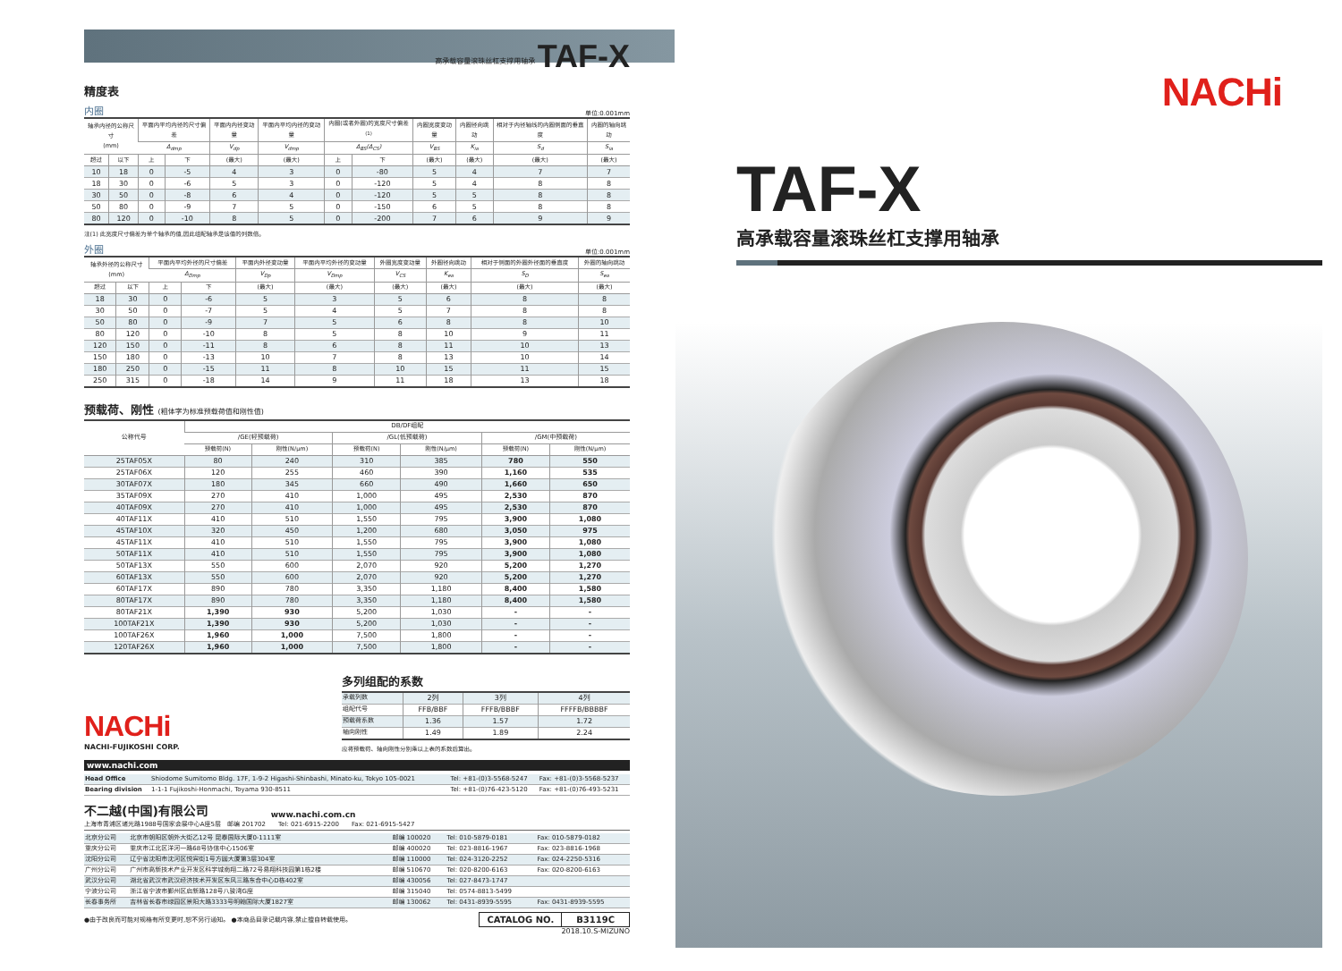高承载容量滚珠丝杠支撑用轴承 TAF-X
精度表
内圈 单位:0.001mm
| 轴承内径的公称尺寸 (mm) | | 平面内平均内径的尺寸偏差 | | 平面内内径变动量 | 平面内平均内径的变动量 | 内圈(或者外圈)的宽度尺寸偏差<sup>(1)</sup> | | 内圈宽度变动量 | 内圈径向跳动 | 相对于内径轴线的内圈侧面的垂直度 | 内圈的轴向跳动 |
| --- | --- | --- | --- | --- | --- | --- | --- | --- | --- | --- | --- |
| | | Δ<sub>dmp</sub> | | V<sub>dp</sub> | V<sub>dmp</sub> | Δ<sub>BS</sub>(Δ<sub>CS</sub>) | | V<sub>BS</sub> | K<sub>ia</sub> | S<sub>d</sub> | S<sub>ia</sub> |
| 超过 | 以下 | 上 | 下 | (最大) | (最大) | 上 | 下 | (最大) | (最大) | (最大) | (最大) |
| 10 | 18 | 0 | -5 | 4 | 3 | 0 | -80 | 5 | 4 | 7 | 7 |
| 18 | 30 | 0 | -6 | 5 | 3 | 0 | -120 | 5 | 4 | 8 | 8 |
| 30 | 50 | 0 | -8 | 6 | 4 | 0 | -120 | 5 | 5 | 8 | 8 |
| 50 | 80 | 0 | -9 | 7 | 5 | 0 | -150 | 6 | 5 | 8 | 8 |
| 80 | 120 | 0 | -10 | 8 | 5 | 0 | -200 | 7 | 6 | 9 | 9 |
注(1) 此宽度尺寸偏差为单个轴承的值,因此组配轴承是该值的列数倍。
外圈 单位:0.001mm
| 轴承外径的公称尺寸 (mm) | | 平面内平均外径的尺寸偏差 | | 平面内外径变动量 | 平面内平均外径的变动量 | 外圈宽度变动量 | 外圈径向跳动 | 相对于侧面的外圈外径面的垂直度 | 外圈的轴向跳动 |
| --- | --- | --- | --- | --- | --- | --- | --- | --- | --- |
| | | Δ<sub>Dmp</sub> | | V<sub>Dp</sub> | V<sub>Dmp</sub> | V<sub>CS</sub> | K<sub>ea</sub> | S<sub>D</sub> | S<sub>ea</sub> |
| 超过 | 以下 | 上 | 下 | (最大) | (最大) | (最大) | (最大) | (最大) | (最大) |
| 18 | 30 | 0 | -6 | 5 | 3 | 5 | 6 | 8 | 8 |
| 30 | 50 | 0 | -7 | 5 | 4 | 5 | 7 | 8 | 8 |
| 50 | 80 | 0 | -9 | 7 | 5 | 6 | 8 | 8 | 10 |
| 80 | 120 | 0 | -10 | 8 | 5 | 8 | 10 | 9 | 11 |
| 120 | 150 | 0 | -11 | 8 | 6 | 8 | 11 | 10 | 13 |
| 150 | 180 | 0 | -13 | 10 | 7 | 8 | 13 | 10 | 14 |
| 180 | 250 | 0 | -15 | 11 | 8 | 10 | 15 | 11 | 15 |
| 250 | 315 | 0 | -18 | 14 | 9 | 11 | 18 | 13 | 18 |
预载荷、刚性 (粗体字为标准预载荷值和刚性值)
| 公称代号 | DB/DF组配 | | | | | |
| --- | --- | --- | --- | --- | --- | --- |
| | /GE(轻预载荷) | | /GL(低预载荷) | | /GM(中预载荷) | |
| | 预载荷(N) | 刚性(N/μm) | 预载荷(N) | 刚性(N/μm) | 预载荷(N) | 刚性(N/μm) |
| 25TAF05X | 80 | 240 | 310 | 385 | 780 | 550 |
| 25TAF06X | 120 | 255 | 460 | 390 | 1,160 | 535 |
| 30TAF07X | 180 | 345 | 660 | 490 | 1,660 | 650 |
| 35TAF09X | 270 | 410 | 1,000 | 495 | 2,530 | 870 |
| 40TAF09X | 270 | 410 | 1,000 | 495 | 2,530 | 870 |
| 40TAF11X | 410 | 510 | 1,550 | 795 | 3,900 | 1,080 |
| 45TAF10X | 320 | 450 | 1,200 | 680 | 3,050 | 975 |
| 45TAF11X | 410 | 510 | 1,550 | 795 | 3,900 | 1,080 |
| 50TAF11X | 410 | 510 | 1,550 | 795 | 3,900 | 1,080 |
| 50TAF13X | 550 | 600 | 2,070 | 920 | 5,200 | 1,270 |
| 60TAF13X | 550 | 600 | 2,070 | 920 | 5,200 | 1,270 |
| 60TAF17X | 890 | 780 | 3,350 | 1,180 | 8,400 | 1,580 |
| 80TAF17X | 890 | 780 | 3,350 | 1,180 | 8,400 | 1,580 |
| 80TAF21X | 1,390 | 930 | 5,200 | 1,030 | - | - |
| 100TAF21X | 1,390 | 930 | 5,200 | 1,030 | - | - |
| 100TAF26X | 1,960 | 1,000 | 7,500 | 1,800 | - | - |
| 120TAF26X | 1,960 | 1,000 | 7,500 | 1,800 | - | - |
NACHi
NACHI-FUJIKOSHI CORP.
多列组配的系数
| 承载列数 | 2列 | 3列 | 4列 |
| 组配代号 | FFB/BBF | FFFB/BBBF | FFFFB/BBBBF |
| 预载荷系数 | 1.36 | 1.57 | 1.72 |
| 轴向刚性 | 1.49 | 1.89 | 2.24 |
应将预载荷、轴向刚性分别乘以上表的系数后算出。
www.nachi.com
| Head Office | Shiodome Sumitomo Bldg. 17F, 1-9-2 Higashi-Shinbashi, Minato-ku, Tokyo 105-0021 | Tel: +81-(0)3-5568-5247 | Fax: +81-(0)3-5568-5237 |
| Bearing division | 1-1-1 Fujikoshi-Honmachi, Toyama 930-8511 | Tel: +81-(0)76-423-5120 | Fax: +81-(0)76-493-5231 |
不二越(中国)有限公司 www.nachi.com.cn
上海市青浦区诸光路1988号国家会展中心A座5层　邮编 201702　　Tel: 021-6915-2200　　Fax: 021-6915-5427
| 北京分公司 | 北京市朝阳区朝外大街乙12号 昆泰国际大厦0-1111室 | 邮编 100020 | Tel: 010-5879-0181 | Fax: 010-5879-0182 |
| 重庆分公司 | 重庆市江北区洋河一路68号协信中心1506室 | 邮编 400020 | Tel: 023-8816-1967 | Fax: 023-8816-1968 |
| 沈阳分公司 | 辽宁省沈阳市沈河区悦宾街1号方圆大厦第3层304室 | 邮编 110000 | Tel: 024-3120-2252 | Fax: 024-2250-5316 |
| 广州分公司 | 广州市高新技术产业开发区科学城南翔二路72号易翔科技园第1栋2楼 | 邮编 510670 | Tel: 020-8200-6163 | Fax: 020-8200-6163 |
| 武汉分公司 | 湖北省武汉市武汉经济技术开发区东风三路东合中心D栋402室 | 邮编 430056 | Tel: 027-8473-1747 | |
| 宁波分公司 | 浙江省宁波市鄞州区启新路128号八骏湾G座 | 邮编 315040 | Tel: 0574-8813-5499 | |
| 长春事务所 | 吉林省长春市绿园区景阳大路3333号明翰国际大厦1827室 | 邮编 130062 | Tel: 0431-8939-5595 | Fax: 0431-8939-5595 |
●由于改良而可能对规格有所变更时,恕不另行通知。 ●本商品目录记载内容,禁止擅自转载使用。 CATALOG NO. B3119C
2018.10.S-MIZUNO
NACHi
TAF-X
高承载容量滚珠丝杠支撑用轴承